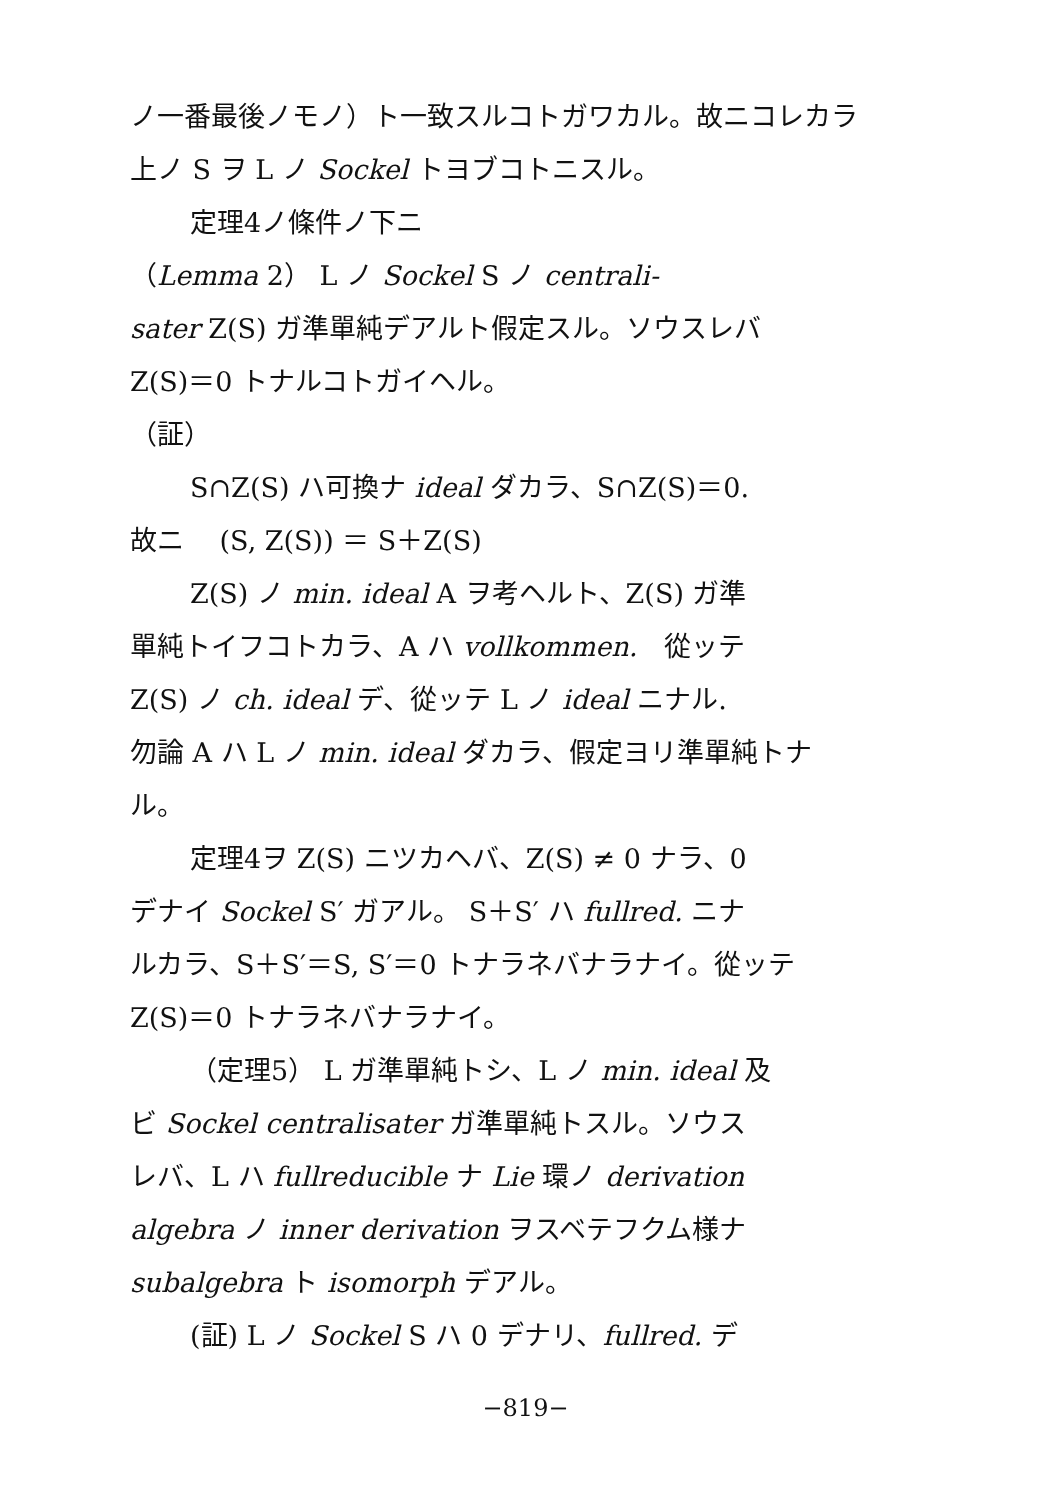ノ一番最後ノモノ）ト一致スルコトガワカル。故ニコレカラ
上ノ S ヲ L ノ Sockel トヨブコトニスル。
定理4ノ條件ノ下ニ
（Lemma 2） L ノ Sockel S ノ centrali-
sater Z(S) ガ準單純デアルト假定スル。ソウスレバ
Z(S)＝0 トナルコトガイヘル。
（証）
S∩Z(S) ハ可換ナ ideal ダカラ、S∩Z(S)＝0.
故ニ　 (S, Z(S)) ＝ S＋Z(S)
Z(S) ノ min. ideal A ヲ考ヘルト、Z(S) ガ準
單純トイフコトカラ、A ハ vollkommen.　從ッテ
Z(S) ノ ch. ideal デ、從ッテ L ノ ideal ニナル.
勿論 A ハ L ノ min. ideal ダカラ、假定ヨリ準單純トナ
ル。
定理4ヲ Z(S) ニツカヘバ、Z(S) ≠ 0 ナラ、0
デナイ Sockel S′ ガアル。 S＋S′ ハ fullred. ニナ
ルカラ、S＋S′＝S, S′＝0 トナラネバナラナイ。從ッテ
Z(S)＝0 トナラネバナラナイ。
（定理5） L ガ準單純トシ、L ノ min. ideal 及
ビ Sockel centralisater ガ準單純トスル。ソウス
レバ、L ハ fullreducible ナ Lie 環ノ derivation
algebra ノ inner derivation ヲスベテフクム様ナ
subalgebra ト isomorph デアル。
(証) L ノ Sockel S ハ 0 デナリ、fullred. デ
−819−